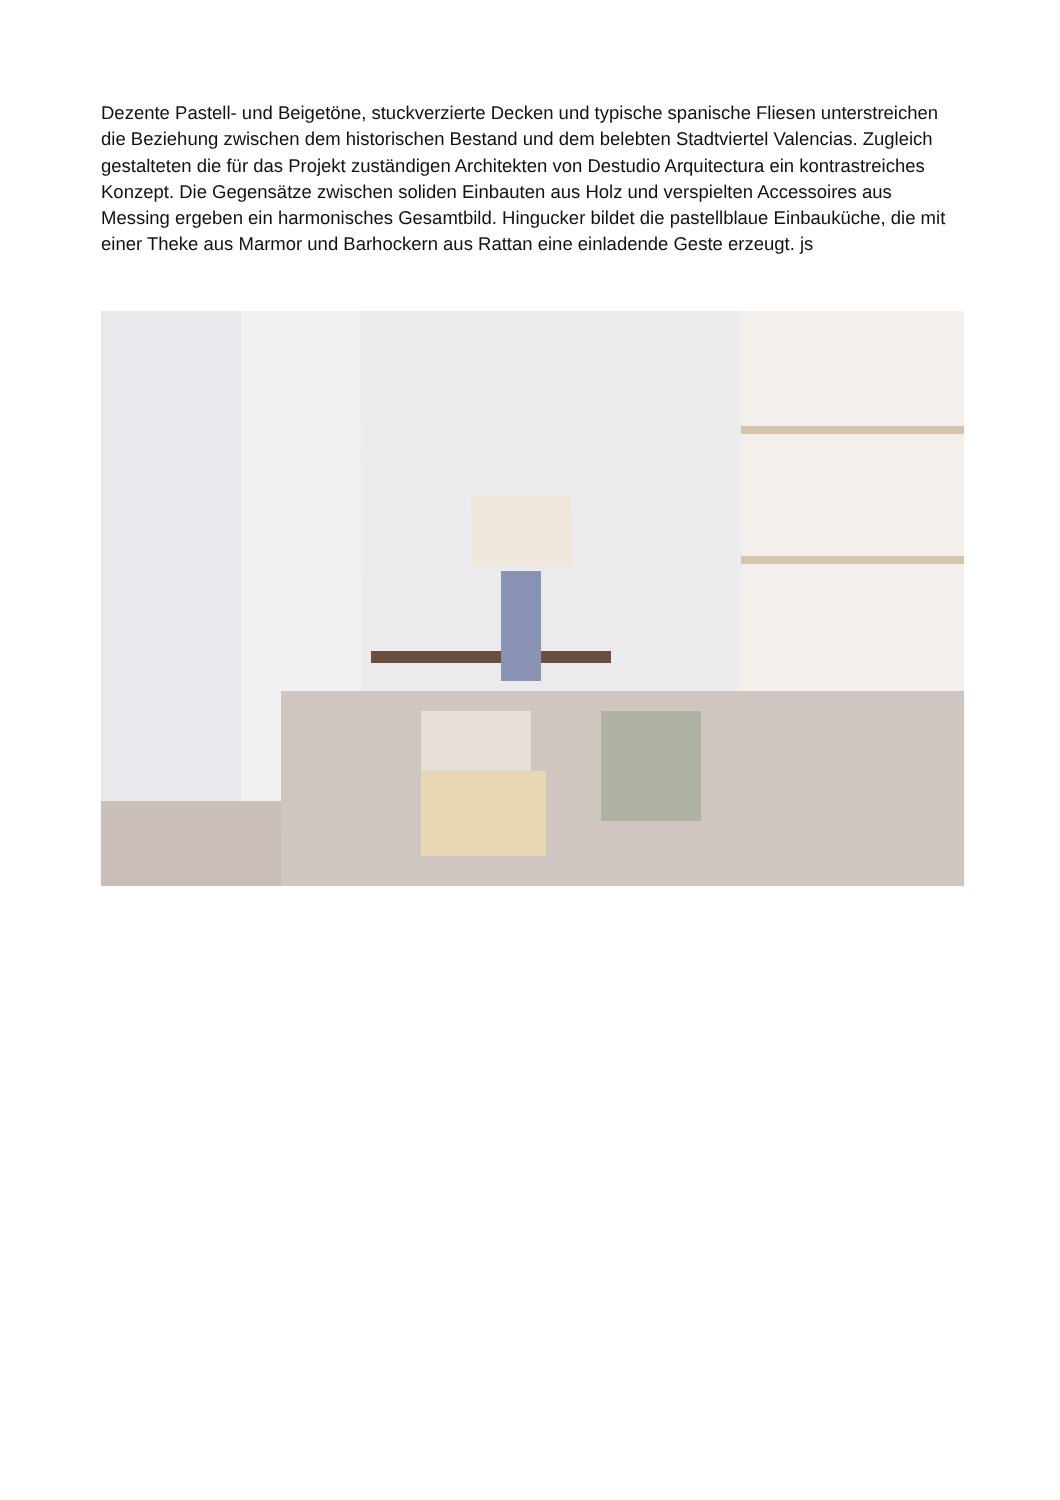Dezente Pastell- und Beigetöne, stuckverzierte Decken und typische spanische Fliesen unterstreichen die Beziehung zwischen dem historischen Bestand und dem belebten Stadtviertel Valencias. Zugleich gestalteten die für das Projekt zuständigen Architekten von Destudio Arquitectura ein kontrastreiches Konzept. Die Gegensätze zwischen soliden Einbauten aus Holz und verspielten Accessoires aus Messing ergeben ein harmonisches Gesamtbild. Hingucker bildet die pastellblaue Einbauküche, die mit einer Theke aus Marmor und Barhockern aus Rattan eine einladende Geste erzeugt. js